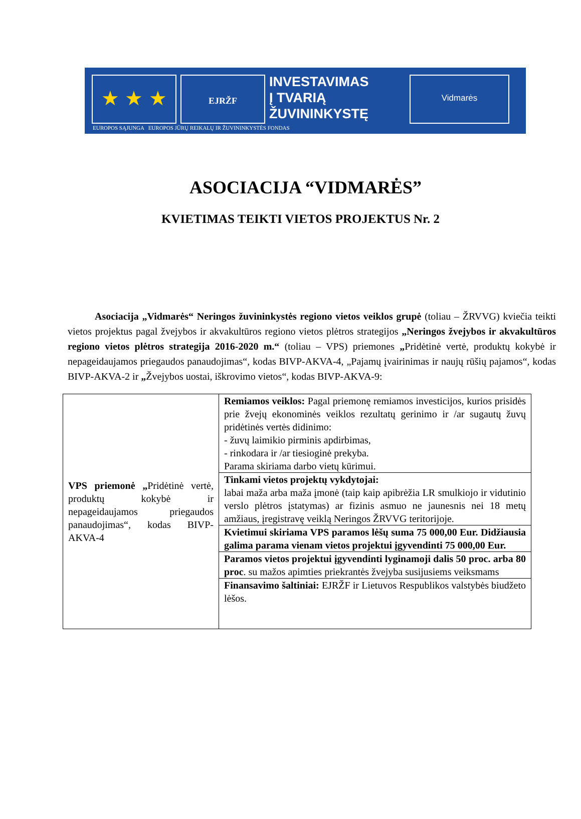★ ★ ★
EJRŽF
INVESTAVIMAS
Į TVARIĄ
ŽUVININKYSTĘ
Vidmarės
EUROPOS SĄJUNGA EUROPOS JŪRŲ REIKALŲ IR ŽUVININKYSTĖS FONDAS
ASOCIACIJA “VIDMARĖS”
KVIETIMAS TEIKTI VIETOS PROJEKTUS Nr. 2
Asociacija „Vidmarės“ Neringos žuvininkystės regiono vietos veiklos grupė (toliau – ŽRVVG) kviečia teikti vietos projektus pagal žvejybos ir akvakultūros regiono vietos plėtros strategijos „Neringos žvejybos ir akvakultūros regiono vietos plėtros strategija 2016-2020 m.“ (toliau – VPS) priemones „Pridėtinė vertė, produktų kokybė ir nepageidaujamos priegaudos panaudojimas“, kodas BIVP-AKVA-4, „Pajamų įvairinimas ir naujų rūšių pajamos“, kodas BIVP-AKVA-2 ir „Žvejybos uostai, iškrovimo vietos“, kodas BIVP-AKVA-9:
| VPS priemonė „ Pridėtinė vertė, produktų kokybė ir nepageidaujamos priegaudos panaudojimas“, kodas BIVP-AKVA-4 | Remiamos veiklos: Pagal priemonę remiamos investicijos, kurios prisidės prie žvejų ekonominės veiklos rezultatų gerinimo ir /ar sugautų žuvų pridėtinės vertės didinimo: - žuvų laimikio pirminis apdirbimas, - rinkodara ir /ar tiesioginė prekyba. Parama skiriama darbo vietų kūrimui. |
| | Tinkami vietos projektų vykdytojai: labai maža arba maža įmonė (taip kaip apibrėžia LR smulkiojo ir vidutinio verslo plėtros įstatymas) ar fizinis asmuo ne jaunesnis nei 18 metų amžiaus, įregistravę veiklą Neringos ŽRVVG teritorijoje. |
| | Kvietimui skiriama VPS paramos lėšų suma 75 000,00 Eur. Didžiausia galima parama vienam vietos projektui įgyvendinti 75 000,00 Eur. |
| | Paramos vietos projektui įgyvendinti lyginamoji dalis 50 proc. arba 80 proc . su mažos apimties priekrantės žvejyba susijusiems veiksmams |
| | Finansavimo šaltiniai: EJRŽF ir Lietuvos Respublikos valstybės biudžeto lėšos. |